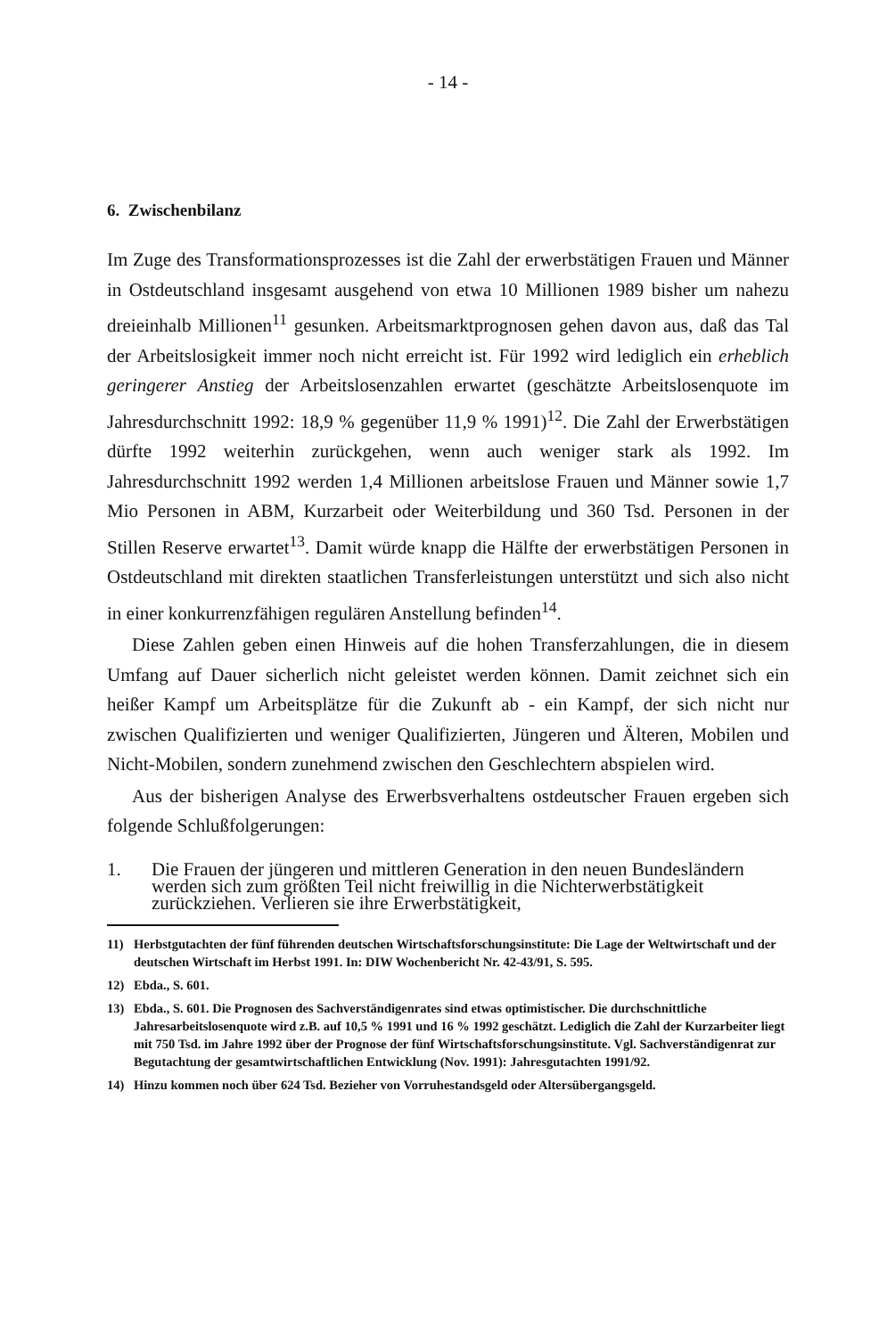- 14 -
6. Zwischenbilanz
Im Zuge des Transformationsprozesses ist die Zahl der erwerbstätigen Frauen und Männer in Ostdeutschland insgesamt ausgehend von etwa 10 Millionen 1989 bisher um nahezu dreieinhalb Millionen<sup>11</sup> gesunken. Arbeitsmarktprognosen gehen davon aus, daß das Tal der Arbeitslosigkeit immer noch nicht erreicht ist. Für 1992 wird lediglich ein erheblich geringerer Anstieg der Arbeitslosenzahlen erwartet (geschätzte Arbeitslosenquote im Jahresdurchschnitt 1992: 18,9 % gegenüber 11,9 % 1991)<sup>12</sup>. Die Zahl der Erwerbstätigen dürfte 1992 weiterhin zurückgehen, wenn auch weniger stark als 1992. Im Jahresdurchschnitt 1992 werden 1,4 Millionen arbeitslose Frauen und Männer sowie 1,7 Mio Personen in ABM, Kurzarbeit oder Weiterbildung und 360 Tsd. Personen in der Stillen Reserve erwartet<sup>13</sup>. Damit würde knapp die Hälfte der erwerbstätigen Personen in Ostdeutschland mit direkten staatlichen Transferleistungen unterstützt und sich also nicht in einer konkurrenzfähigen regulären Anstellung befinden<sup>14</sup>.
Diese Zahlen geben einen Hinweis auf die hohen Transferzahlungen, die in diesem Umfang auf Dauer sicherlich nicht geleistet werden können. Damit zeichnet sich ein heißer Kampf um Arbeitsplätze für die Zukunft ab - ein Kampf, der sich nicht nur zwischen Qualifizierten und weniger Qualifizierten, Jüngeren und Älteren, Mobilen und Nicht-Mobilen, sondern zunehmend zwischen den Geschlechtern abspielen wird.
Aus der bisherigen Analyse des Erwerbsverhaltens ostdeutscher Frauen ergeben sich folgende Schlußfolgerungen:
1. Die Frauen der jüngeren und mittleren Generation in den neuen Bundesländern werden sich zum größten Teil nicht freiwillig in die Nichterwerbstätigkeit zurückziehen. Verlieren sie ihre Erwerbstätigkeit,
11) Herbstgutachten der fünf führenden deutschen Wirtschaftsforschungsinstitute: Die Lage der Weltwirtschaft und der deutschen Wirtschaft im Herbst 1991. In: DIW Wochenbericht Nr. 42-43/91, S. 595.
12) Ebda., S. 601.
13) Ebda., S. 601. Die Prognosen des Sachverständigenrates sind etwas optimistischer. Die durchschnittliche Jahresarbeitslosenquote wird z.B. auf 10,5 % 1991 und 16 % 1992 geschätzt. Lediglich die Zahl der Kurzarbeiter liegt mit 750 Tsd. im Jahre 1992 über der Prognose der fünf Wirtschaftsforschungsinstitute. Vgl. Sachverständigenrat zur Begutachtung der gesamtwirtschaftlichen Entwicklung (Nov. 1991): Jahresgutachten 1991/92.
14) Hinzu kommen noch über 624 Tsd. Bezieher von Vorruhestandsgeld oder Altersübergangsgeld.